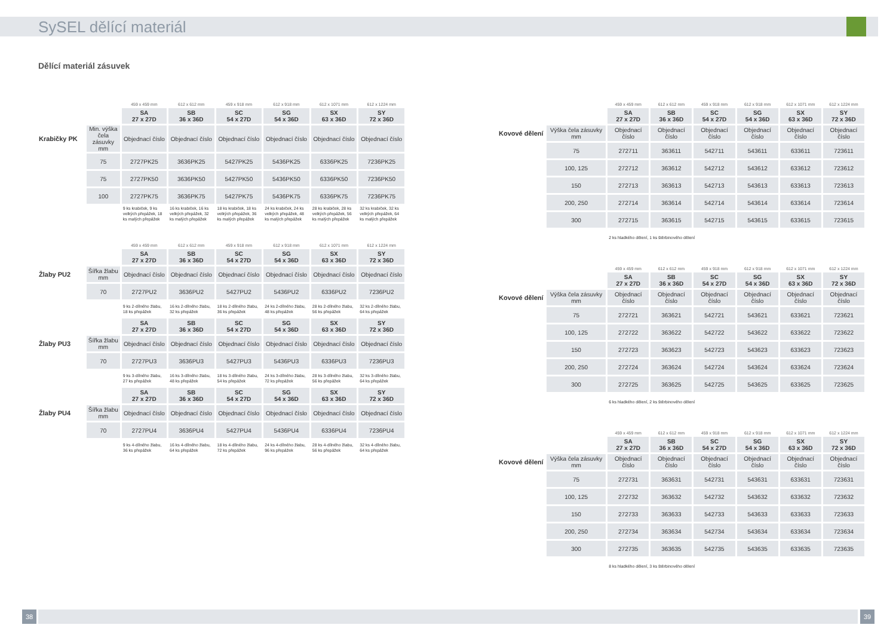SySEL dělící materiál
Dělící materiál zásuvek
| | | 459 x 459 mm | 612 x 612 mm | 459 x 918 mm | 612 x 918 mm | 612 x 1071 mm | 612 x 1224 mm |
| | | SA 27 x 27D | SB 36 x 36D | SC 54 x 27D | SG 54 x 36D | SX 63 x 36D | SY 72 x 36D |
| Krabičky PK | Min. výška čela zásuvky mm | Objednací číslo | Objednací číslo | Objednací číslo | Objednací číslo | Objednací číslo | Objednací číslo |
| | 75 | 2727PK25 | 3636PK25 | 5427PK25 | 5436PK25 | 6336PK25 | 7236PK25 |
| | 75 | 2727PK50 | 3636PK50 | 5427PK50 | 5436PK50 | 6336PK50 | 7236PK50 |
| | 100 | 2727PK75 | 3636PK75 | 5427PK75 | 5436PK75 | 6336PK75 | 7236PK75 |
| | | 9 ks krabiček, 9 ks velkých přepážek, 18 ks malých přepážek | 16 ks krabiček, 16 ks velkých přepážek, 32 ks malých přepážek | 18 ks krabiček, 18 ks velkých přepážek, 36 ks malých přepážek | 24 ks krabiček, 24 ks velkých přepážek, 48 ks malých přepážek | 28 ks krabiček, 28 ks velkých přepážek, 56 ks malých přepážek | 32 ks krabiček, 32 ks velkých přepážek, 64 ks malých přepážek |
| | | 459 x 459 mm | 612 x 612 mm | 459 x 918 mm | 612 x 918 mm | 612 x 1071 mm | 612 x 1224 mm |
| | | SA 27 x 27D | SB 36 x 36D | SC 54 x 27D | SG 54 x 36D | SX 63 x 36D | SY 72 x 36D |
| Žlaby PU2 | Šířka žlabu mm | Objednací číslo | Objednací číslo | Objednací číslo | Objednací číslo | Objednací číslo | Objednací číslo |
| | 70 | 2727PU2 | 3636PU2 | 5427PU2 | 5436PU2 | 6336PU2 | 7236PU2 |
| | | 9 ks 2-dílného žlabu, 18 ks přepážek | 16 ks 2-dílného žlabu, 32 ks přepážek | 18 ks 2-dílného žlabu, 36 ks přepážek | 24 ks 2-dílného žlabu, 48 ks přepážek | 28 ks 2-dílného žlabu, 56 ks přepážek | 32 ks 2-dílného žlabu, 64 ks přepážek |
| | | SA 27 x 27D | SB 36 x 36D | SC 54 x 27D | SG 54 x 36D | SX 63 x 36D | SY 72 x 36D |
| Žlaby PU3 | Šířka žlabu mm | Objednací číslo | Objednací číslo | Objednací číslo | Objednací číslo | Objednací číslo | Objednací číslo |
| | 70 | 2727PU3 | 3636PU3 | 5427PU3 | 5436PU3 | 6336PU3 | 7236PU3 |
| | | 9 ks 3-dílného žlabu, 27 ks přepážek | 16 ks 3-dílného žlabu, 48 ks přepážek | 18 ks 3-dílného žlabu, 54 ks přepážek | 24 ks 3-dílného žlabu, 72 ks přepážek | 28 ks 3-dílného žlabu, 56 ks přepážek | 32 ks 3-dílného žlabu, 64 ks přepážek |
| | | SA 27 x 27D | SB 36 x 36D | SC 54 x 27D | SG 54 x 36D | SX 63 x 36D | SY 72 x 36D |
| Žlaby PU4 | Šířka žlabu mm | Objednací číslo | Objednací číslo | Objednací číslo | Objednací číslo | Objednací číslo | Objednací číslo |
| | 70 | 2727PU4 | 3636PU4 | 5427PU4 | 5436PU4 | 6336PU4 | 7236PU4 |
| | | 9 ks 4-dílného žlabu, 36 ks přepážek | 16 ks 4-dílného žlabu, 64 ks přepážek | 18 ks 4-dílného žlabu, 72 ks přepážek | 24 ks 4-dílného žlabu, 96 ks přepážek | 28 ks 4-dílného žlabu, 56 ks přepážek | 32 ks 4-dílného žlabu, 64 ks přepážek |
| | | 459 x 459 mm | 612 x 612 mm | 459 x 918 mm | 612 x 918 mm | 612 x 1071 mm | 612 x 1224 mm |
| | | SA 27 x 27D | SB 36 x 36D | SC 54 x 27D | SG 54 x 36D | SX 63 x 36D | SY 72 x 36D |
| Kovové dělení | Výška čela zásuvky mm | Objednací číslo | Objednací číslo | Objednací číslo | Objednací číslo | Objednací číslo | Objednací číslo |
| | 75 | 272711 | 363611 | 542711 | 543611 | 633611 | 723611 |
| | 100, 125 | 272712 | 363612 | 542712 | 543612 | 633612 | 723612 |
| | 150 | 272713 | 363613 | 542713 | 543613 | 633613 | 723613 |
| | 200, 250 | 272714 | 363614 | 542714 | 543614 | 633614 | 723614 |
| | 300 | 272715 | 363615 | 542715 | 543615 | 633615 | 723615 |
| | | 2 ks hladkého dělení, 1 ks štěrbinového dělení | | | | | |
| | | 459 x 459 mm | 612 x 612 mm | 459 x 918 mm | 612 x 918 mm | 612 x 1071 mm | 612 x 1224 mm |
| | | SA 27 x 27D | SB 36 x 36D | SC 54 x 27D | SG 54 x 36D | SX 63 x 36D | SY 72 x 36D |
| Kovové dělení | Výška čela zásuvky mm | Objednací číslo | Objednací číslo | Objednací číslo | Objednací číslo | Objednací číslo | Objednací číslo |
| | 75 | 272721 | 363621 | 542721 | 543621 | 633621 | 723621 |
| | 100, 125 | 272722 | 363622 | 542722 | 543622 | 633622 | 723622 |
| | 150 | 272723 | 363623 | 542723 | 543623 | 633623 | 723623 |
| | 200, 250 | 272724 | 363624 | 542724 | 543624 | 633624 | 723624 |
| | 300 | 272725 | 363625 | 542725 | 543625 | 633625 | 723625 |
| | | 6 ks hladkého dělení, 2 ks štěrbinového dělení | | | | | |
| | | 459 x 459 mm | 612 x 612 mm | 459 x 918 mm | 612 x 918 mm | 612 x 1071 mm | 612 x 1224 mm |
| | | SA 27 x 27D | SB 36 x 36D | SC 54 x 27D | SG 54 x 36D | SX 63 x 36D | SY 72 x 36D |
| Kovové dělení | Výška čela zásuvky mm | Objednací číslo | Objednací číslo | Objednací číslo | Objednací číslo | Objednací číslo | Objednací číslo |
| | 75 | 272731 | 363631 | 542731 | 543631 | 633631 | 723631 |
| | 100, 125 | 272732 | 363632 | 542732 | 543632 | 633632 | 723632 |
| | 150 | 272733 | 363633 | 542733 | 543633 | 633633 | 723633 |
| | 200, 250 | 272734 | 363634 | 542734 | 543634 | 633634 | 723634 |
| | 300 | 272735 | 363635 | 542735 | 543635 | 633635 | 723635 |
| | | 8 ks hladkého dělení, 3 ks štěrbinového dělení | | | | | |
38 39